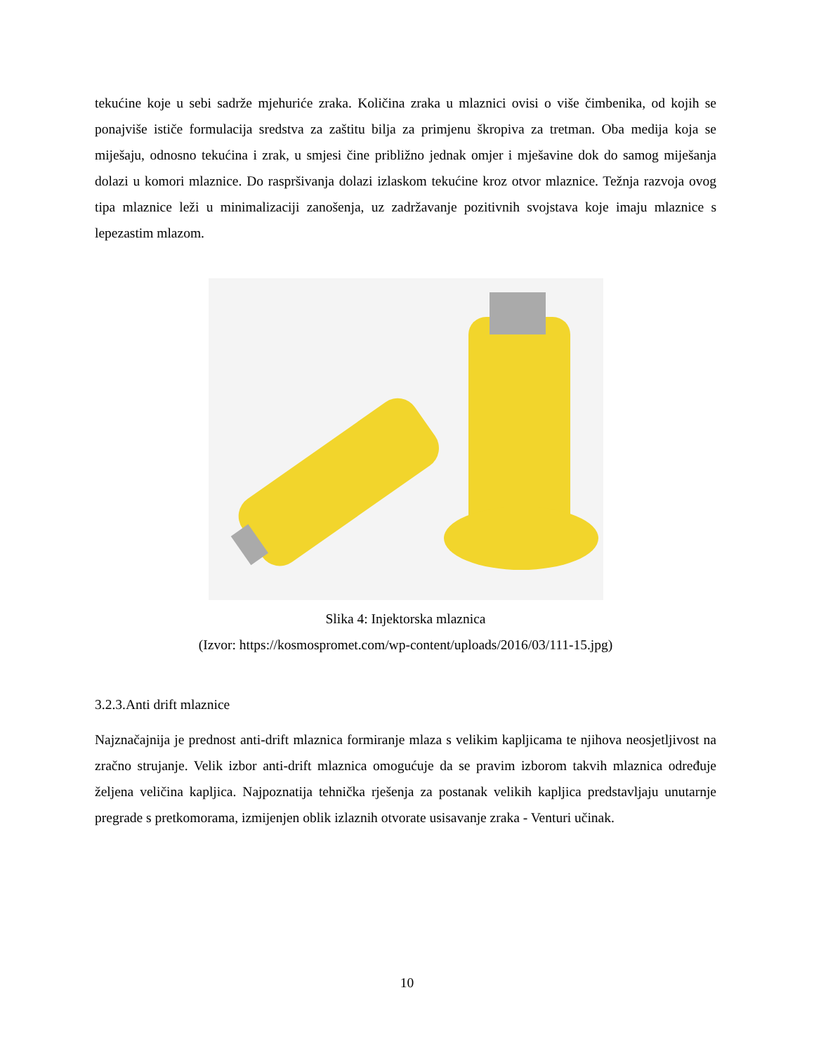tekućine koje u sebi sadrže mjehuriće zraka. Količina zraka u mlaznici ovisi o više čimbenika, od kojih se ponajviše ističe formulacija sredstva za zaštitu bilja za primjenu škropiva za tretman. Oba medija koja se miješaju, odnosno tekućina i zrak, u smjesi čine približno jednak omjer i mješavine dok do samog miješanja dolazi u komori mlaznice. Do raspršivanja dolazi izlaskom tekućine kroz otvor mlaznice. Težnja razvoja ovog tipa mlaznice leži u minimalizaciji zanošenja, uz zadržavanje pozitivnih svojstava koje imaju mlaznice s lepezastim mlazom.
Slika 4: Injektorska mlaznica
(Izvor: https://kosmospromet.com/wp-content/uploads/2016/03/111-15.jpg)
3.2.3.Anti drift mlaznice
Najznačajnija je prednost anti-drift mlaznica formiranje mlaza s velikim kapljicama te njihova neosjetljivost na zračno strujanje. Velik izbor anti-drift mlaznica omogućuje da se pravim izborom takvih mlaznica određuje željena veličina kapljica. Najpoznatija tehnička rješenja za postanak velikih kapljica predstavljaju unutarnje pregrade s pretkomorama, izmijenjen oblik izlaznih otvorate usisavanje zraka - Venturi učinak.
10